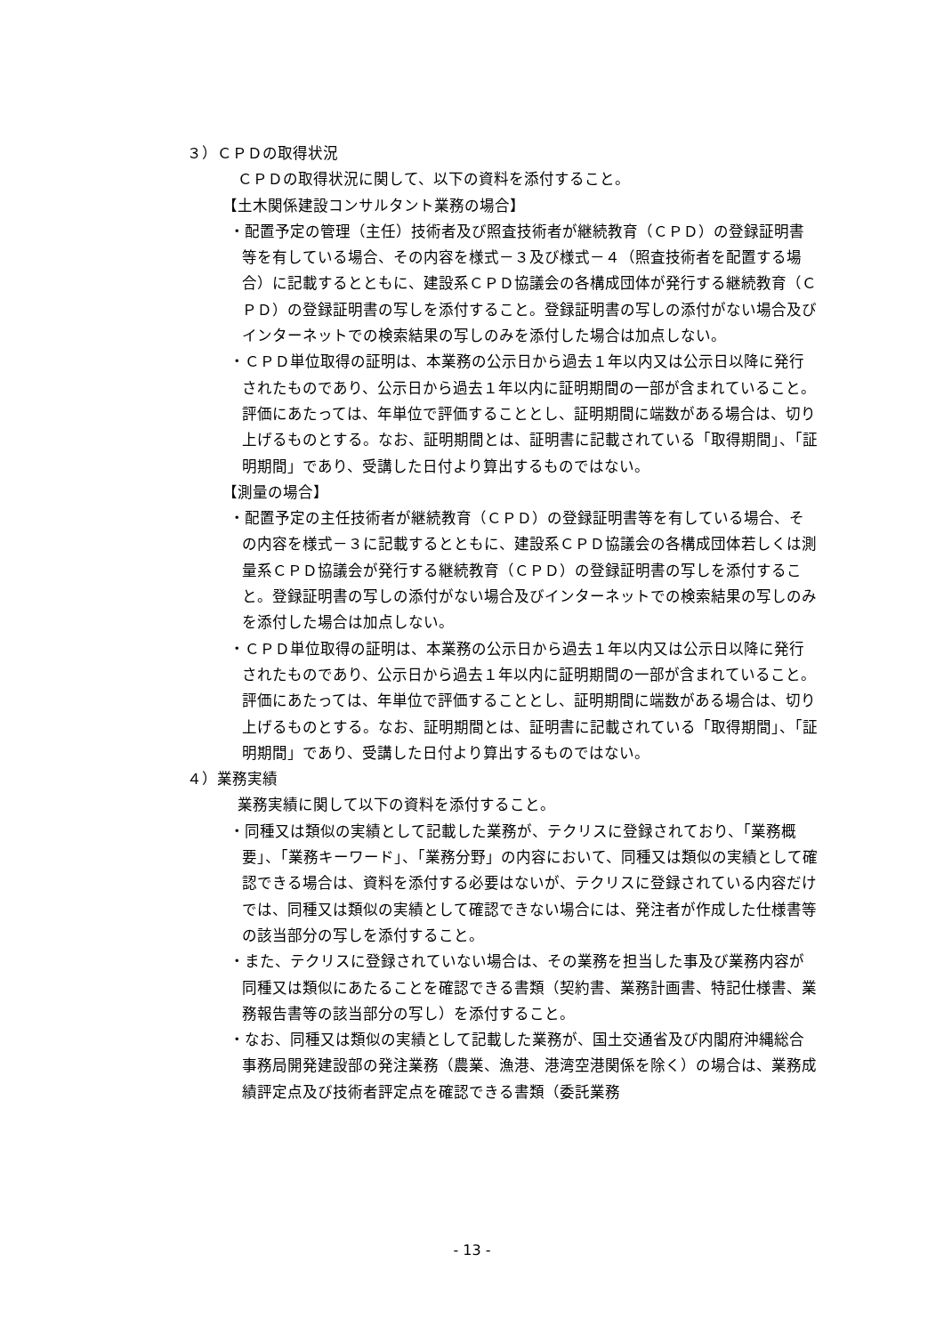３）ＣＰＤの取得状況
ＣＰＤの取得状況に関して、以下の資料を添付すること。
【土木関係建設コンサルタント業務の場合】
・配置予定の管理（主任）技術者及び照査技術者が継続教育（ＣＰＤ）の登録証明書等を有している場合、その内容を様式－３及び様式－４（照査技術者を配置する場合）に記載するとともに、建設系ＣＰＤ協議会の各構成団体が発行する継続教育（ＣＰＤ）の登録証明書の写しを添付すること。登録証明書の写しの添付がない場合及びインターネットでの検索結果の写しのみを添付した場合は加点しない。
・ＣＰＤ単位取得の証明は、本業務の公示日から過去１年以内又は公示日以降に発行されたものであり、公示日から過去１年以内に証明期間の一部が含まれていること。評価にあたっては、年単位で評価することとし、証明期間に端数がある場合は、切り上げるものとする。なお、証明期間とは、証明書に記載されている「取得期間」、「証明期間」であり、受講した日付より算出するものではない。
【測量の場合】
・配置予定の主任技術者が継続教育（ＣＰＤ）の登録証明書等を有している場合、その内容を様式－３に記載するとともに、建設系ＣＰＤ協議会の各構成団体若しくは測量系ＣＰＤ協議会が発行する継続教育（ＣＰＤ）の登録証明書の写しを添付すること。登録証明書の写しの添付がない場合及びインターネットでの検索結果の写しのみを添付した場合は加点しない。
・ＣＰＤ単位取得の証明は、本業務の公示日から過去１年以内又は公示日以降に発行されたものであり、公示日から過去１年以内に証明期間の一部が含まれていること。評価にあたっては、年単位で評価することとし、証明期間に端数がある場合は、切り上げるものとする。なお、証明期間とは、証明書に記載されている「取得期間」、「証明期間」であり、受講した日付より算出するものではない。
４）業務実績
業務実績に関して以下の資料を添付すること。
・同種又は類似の実績として記載した業務が、テクリスに登録されており、「業務概要」、「業務キーワード」、「業務分野」の内容において、同種又は類似の実績として確認できる場合は、資料を添付する必要はないが、テクリスに登録されている内容だけでは、同種又は類似の実績として確認できない場合には、発注者が作成した仕様書等の該当部分の写しを添付すること。
・また、テクリスに登録されていない場合は、その業務を担当した事及び業務内容が同種又は類似にあたることを確認できる書類（契約書、業務計画書、特記仕様書、業務報告書等の該当部分の写し）を添付すること。
・なお、同種又は類似の実績として記載した業務が、国土交通省及び内閣府沖縄総合事務局開発建設部の発注業務（農業、漁港、港湾空港関係を除く）の場合は、業務成績評定点及び技術者評定点を確認できる書類（委託業務
- 13 -